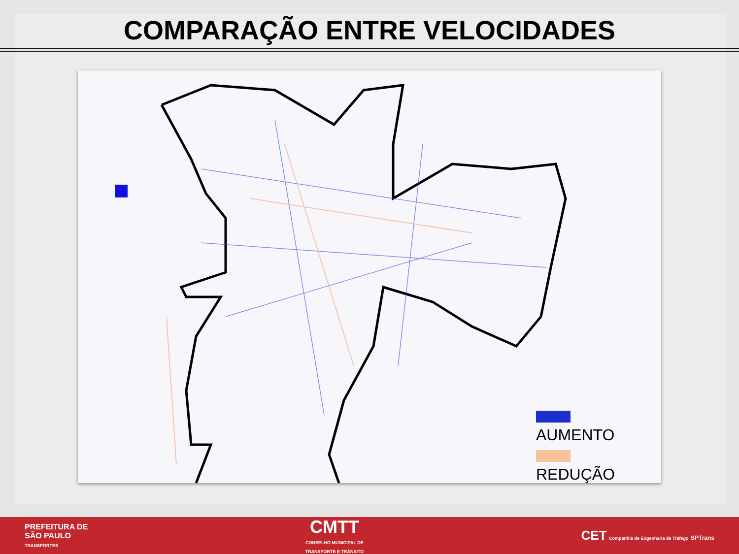COMPARAÇÃO ENTRE VELOCIDADES
AUMENTO
REDUÇÃO
PREFEITURA DE
SÃO PAULO
TRANSPORTES
CMTT
CONSELHO MUNICIPAL DE
TRANSPORTE E TRÂNSITO
CET Companhia de Engenharia de Tráfego SPTrans